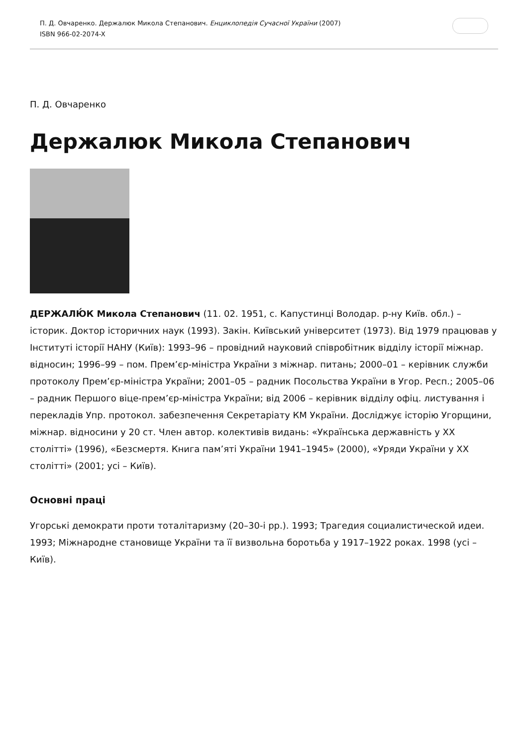П. Д. Овчаренко. Держалюк Микола Степанович. Енциклопедія Сучасної України (2007)
ISBN 966-02-2074-X
П. Д. Овчаренко
Держалюк Микола Степанович
ДЕРЖАЛЮ́К Микола Степанович (11. 02. 1951, с. Капустинці Володар. р-ну Київ. обл.) – історик. Доктор історичних наук (1993). Закін. Київський університет (1973). Від 1979 працював у Інституті історії НАНУ (Київ): 1993–96 – провідний науковий співробітник відділу історії міжнар. відносин; 1996–99 – пом. Прем’єр-міністра України з міжнар. питань; 2000–01 – керівник служби протоколу Прем’єр-міністра України; 2001–05 – радник Посольства України в Угор. Респ.; 2005–06 – радник Першого віце-прем’єр-міністра України; від 2006 – керівник відділу офіц. листування і перекладів Упр. протокол. забезпечення Секретаріату КМ України. Досліджує історію Угорщини, міжнар. відносини у 20 ст. Член автор. колективів видань: «Українська державність у XX столітті» (1996), «Безсмертя. Книга пам’яті України 1941–1945» (2000), «Уряди України у XX столітті» (2001; усі – Київ).
Основні праці
Угорські демократи проти тоталітаризму (20–30-і рр.). 1993; Трагедия социалистической идеи. 1993; Міжнародне становище України та її визвольна боротьба у 1917–1922 роках. 1998 (усі – Київ).